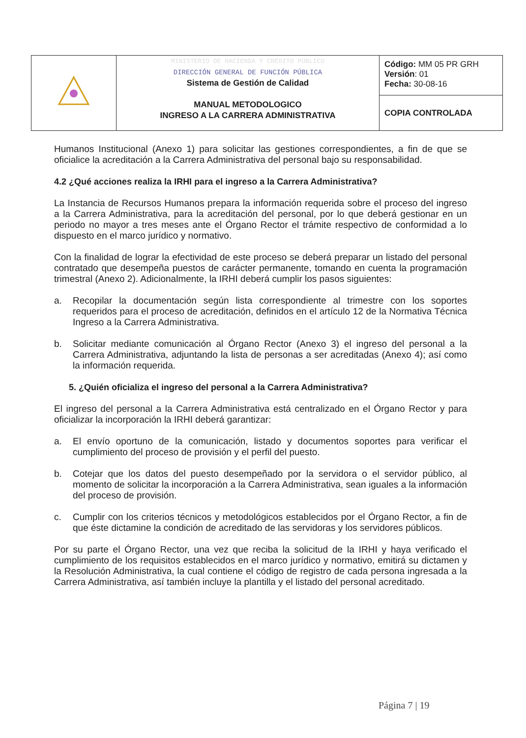| | MINISTERIO DE HACIENDA Y CRÉDITO PÚBLICO DIRECCIÓN GENERAL DE FUNCIÓN PÚBLICA Sistema de Gestión de Calidad MANUAL METODOLOGICO INGRESO A LA CARRERA ADMINISTRATIVA | Código: MM 05 PR GRH Versión : 01 Fecha: 30-08-16 |
| | | COPIA CONTROLADA |
Humanos Institucional (Anexo 1) para solicitar las gestiones correspondientes, a fin de que se oficialice la acreditación a la Carrera Administrativa del personal bajo su responsabilidad.
4.2 ¿Qué acciones realiza la IRHI para el ingreso a la Carrera Administrativa?
La Instancia de Recursos Humanos prepara la información requerida sobre el proceso del ingreso a la Carrera Administrativa, para la acreditación del personal, por lo que deberá gestionar en un periodo no mayor a tres meses ante el Órgano Rector el trámite respectivo de conformidad a lo dispuesto en el marco jurídico y normativo.
Con la finalidad de lograr la efectividad de este proceso se deberá preparar un listado del personal contratado que desempeña puestos de carácter permanente, tomando en cuenta la programación trimestral (Anexo 2). Adicionalmente, la IRHI deberá cumplir los pasos siguientes:
a. Recopilar la documentación según lista correspondiente al trimestre con los soportes requeridos para el proceso de acreditación, definidos en el artículo 12 de la Normativa Técnica Ingreso a la Carrera Administrativa.
b. Solicitar mediante comunicación al Órgano Rector (Anexo 3) el ingreso del personal a la Carrera Administrativa, adjuntando la lista de personas a ser acreditadas (Anexo 4); así como la información requerida.
5. ¿Quién oficializa el ingreso del personal a la Carrera Administrativa?
El ingreso del personal a la Carrera Administrativa está centralizado en el Órgano Rector y para oficializar la incorporación la IRHI deberá garantizar:
a. El envío oportuno de la comunicación, listado y documentos soportes para verificar el cumplimiento del proceso de provisión y el perfil del puesto.
b. Cotejar que los datos del puesto desempeñado por la servidora o el servidor público, al momento de solicitar la incorporación a la Carrera Administrativa, sean iguales a la información del proceso de provisión.
c. Cumplir con los criterios técnicos y metodológicos establecidos por el Órgano Rector, a fin de que éste dictamine la condición de acreditado de las servidoras y los servidores públicos.
Por su parte el Órgano Rector, una vez que reciba la solicitud de la IRHI y haya verificado el cumplimiento de los requisitos establecidos en el marco jurídico y normativo, emitirá su dictamen y la Resolución Administrativa, la cual contiene el código de registro de cada persona ingresada a la Carrera Administrativa, así también incluye la plantilla y el listado del personal acreditado.
Página 7 | 19